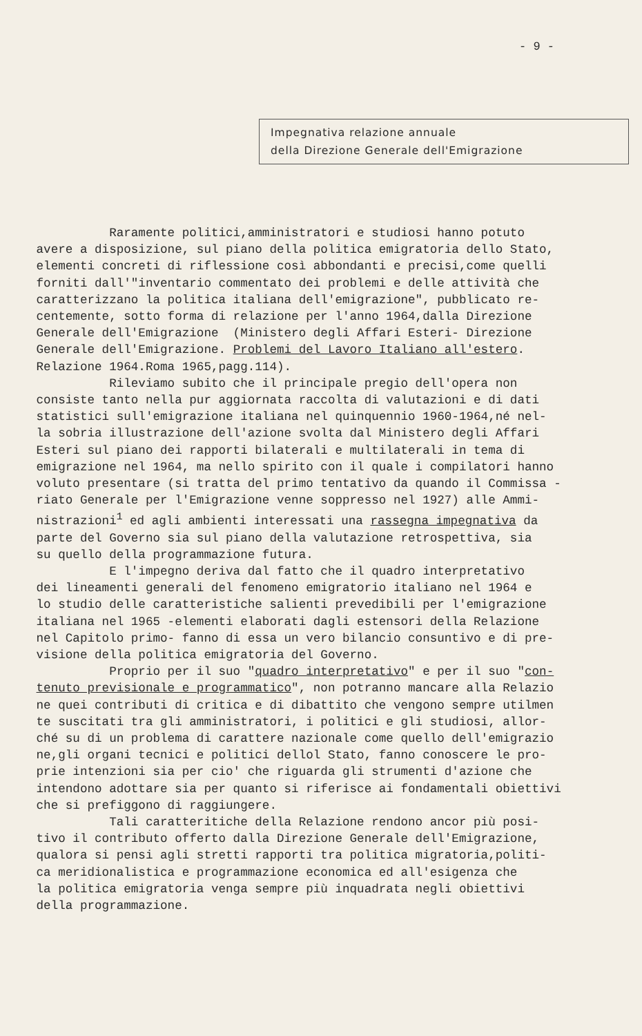- 9 -
Impegnativa relazione annuale
della Direzione Generale dell'Emigrazione
Raramente politici,amministratori e studiosi hanno potuto avere a disposizione, sul piano della politica emigratoria dello Stato, elementi concreti di riflessione così abbondanti e precisi,come quelli forniti dall'"inventario commentato dei problemi e delle attività che caratterizzano la politica italiana dell'emigrazione", pubblicato re- centemente, sotto forma di relazione per l'anno 1964,dalla Direzione Generale dell'Emigrazione (Ministero degli Affari Esteri- Direzione Generale dell'Emigrazione. Problemi del Lavoro Italiano all'estero. Relazione 1964.Roma 1965,pagg.114). Rileviamo subito che il principale pregio dell'opera non consiste tanto nella pur aggiornata raccolta di valutazioni e di dati statistici sull'emigrazione italiana nel quinquennio 1960-1964,né nel- la sobria illustrazione dell'azione svolta dal Ministero degli Affari Esteri sul piano dei rapporti bilaterali e multilaterali in tema di emigrazione nel 1964, ma nello spirito con il quale i compilatori hanno voluto presentare (si tratta del primo tentativo da quando il Commissa - riato Generale per l'Emigrazione venne soppresso nel 1927) alle Ammi- nistrazioni<sup>1</sup> ed agli ambienti interessati una rassegna impegnativa da parte del Governo sia sul piano della valutazione retrospettiva, sia su quello della programmazione futura. E l'impegno deriva dal fatto che il quadro interpretativo dei lineamenti generali del fenomeno emigratorio italiano nel 1964 e lo studio delle caratteristiche salienti prevedibili per l'emigrazione italiana nel 1965 -elementi elaborati dagli estensori della Relazione nel Capitolo primo- fanno di essa un vero bilancio consuntivo e di pre- visione della politica emigratoria del Governo. Proprio per il suo "quadro interpretativo" e per il suo "con- tenuto previsionale e programmatico", non potranno mancare alla Relazio ne quei contributi di critica e di dibattito che vengono sempre utilmen te suscitati tra gli amministratori, i politici e gli studiosi, allor- ché su di un problema di carattere nazionale come quello dell'emigrazio ne,gli organi tecnici e politici dellol Stato, fanno conoscere le pro- prie intenzioni sia per cio' che riguarda gli strumenti d'azione che intendono adottare sia per quanto si riferisce ai fondamentali obiettivi che si prefiggono di raggiungere. Tali caratteritiche della Relazione rendono ancor più posi- tivo il contributo offerto dalla Direzione Generale dell'Emigrazione, qualora si pensi agli stretti rapporti tra politica migratoria,politi- ca meridionalistica e programmazione economica ed all'esigenza che la politica emigratoria venga sempre più inquadrata negli obiettivi della programmazione.